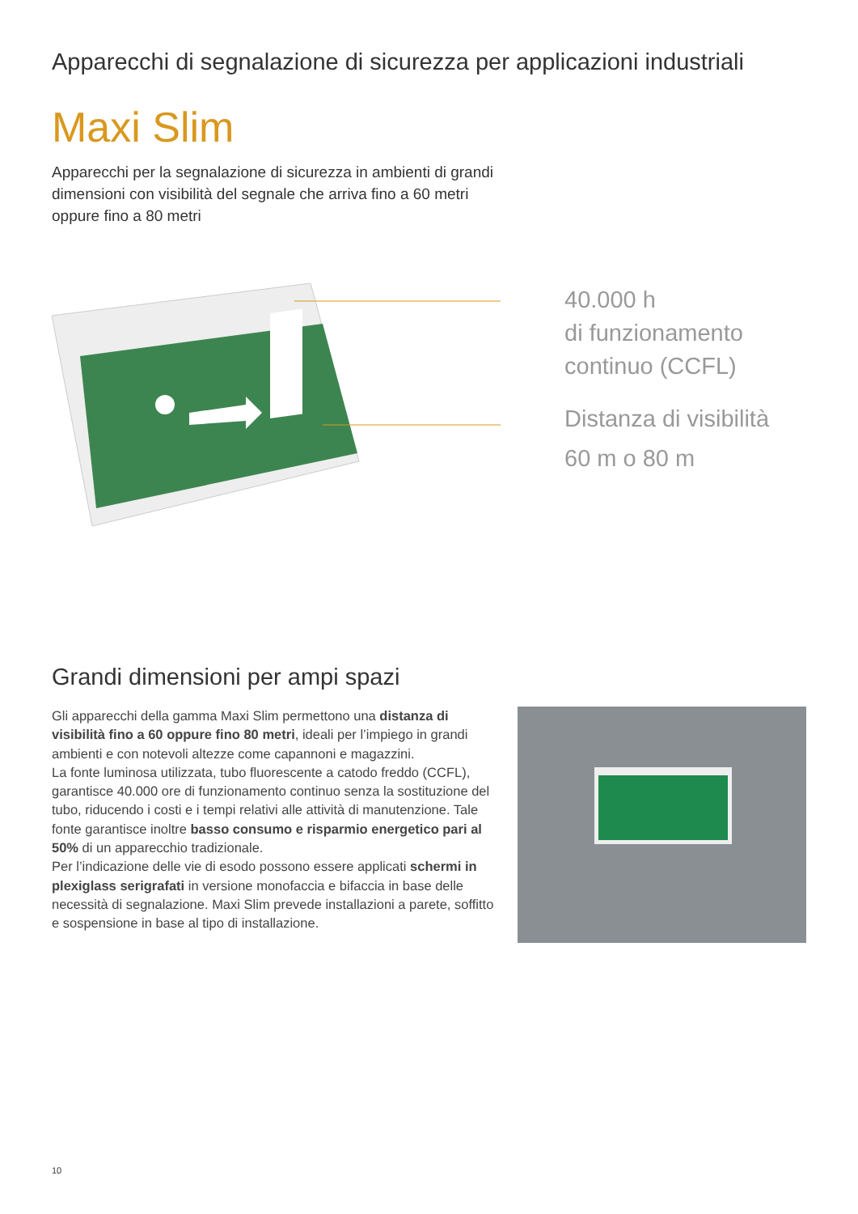Apparecchi di segnalazione di sicurezza per applicazioni industriali
Maxi Slim
Apparecchi per la segnalazione di sicurezza in ambienti di grandi dimensioni con visibilità del segnale che arriva fino a 60 metri oppure fino a 80 metri
40.000 h
di funzionamento
continuo (CCFL)
Distanza di visibilità
60 m o 80 m
Grandi dimensioni per ampi spazi
Gli apparecchi della gamma Maxi Slim permettono una distanza di visibilità fino a 60 oppure fino 80 metri, ideali per l’impiego in grandi ambienti e con notevoli altezze come capannoni e magazzini.
La fonte luminosa utilizzata, tubo fluorescente a catodo freddo (CCFL), garantisce 40.000 ore di funzionamento continuo senza la sostituzione del tubo, riducendo i costi e i tempi relativi alle attività di manutenzione. Tale fonte garantisce inoltre basso consumo e risparmio energetico pari al 50% di un apparecchio tradizionale.
Per l’indicazione delle vie di esodo possono essere applicati schermi in plexiglass serigrafati in versione monofaccia e bifaccia in base delle necessità di segnalazione. Maxi Slim prevede installazioni a parete, soffitto e sospensione in base al tipo di installazione.
10